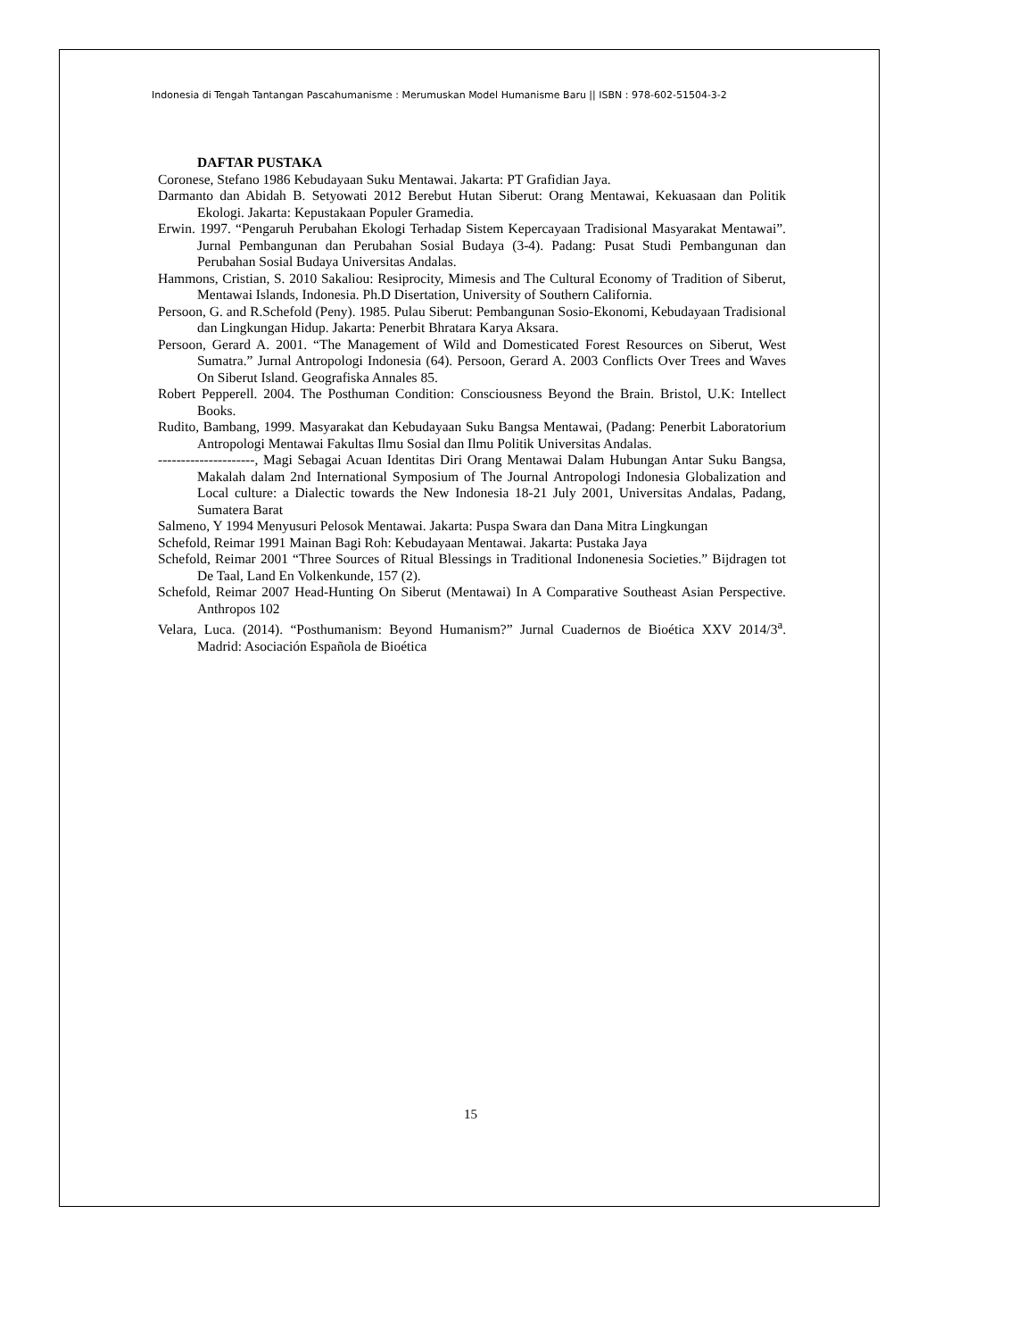Indonesia di Tengah Tantangan Pascahumanisme : Merumuskan Model Humanisme Baru || ISBN : 978-602-51504-3-2
DAFTAR PUSTAKA
Coronese, Stefano 1986 Kebudayaan Suku Mentawai. Jakarta: PT Grafidian Jaya.
Darmanto dan Abidah B. Setyowati 2012 Berebut Hutan Siberut: Orang Mentawai, Kekuasaan dan Politik Ekologi. Jakarta: Kepustakaan Populer Gramedia.
Erwin. 1997. “Pengaruh Perubahan Ekologi Terhadap Sistem Kepercayaan Tradisional Masyarakat Mentawai”. Jurnal Pembangunan dan Perubahan Sosial Budaya (3-4). Padang: Pusat Studi Pembangunan dan Perubahan Sosial Budaya Universitas Andalas.
Hammons, Cristian, S. 2010 Sakaliou: Resiprocity, Mimesis and The Cultural Economy of Tradition of Siberut, Mentawai Islands, Indonesia. Ph.D Disertation, University of Southern California.
Persoon, G. and R.Schefold (Peny). 1985. Pulau Siberut: Pembangunan Sosio-Ekonomi, Kebudayaan Tradisional dan Lingkungan Hidup. Jakarta: Penerbit Bhratara Karya Aksara.
Persoon, Gerard A. 2001. “The Management of Wild and Domesticated Forest Resources on Siberut, West Sumatra.” Jurnal Antropologi Indonesia (64). Persoon, Gerard A. 2003 Conflicts Over Trees and Waves On Siberut Island. Geografiska Annales 85.
Robert Pepperell. 2004. The Posthuman Condition: Consciousness Beyond the Brain. Bristol, U.K: Intellect Books.
Rudito, Bambang, 1999. Masyarakat dan Kebudayaan Suku Bangsa Mentawai, (Padang: Penerbit Laboratorium Antropologi Mentawai Fakultas Ilmu Sosial dan Ilmu Politik Universitas Andalas.
---------------------, Magi Sebagai Acuan Identitas Diri Orang Mentawai Dalam Hubungan Antar Suku Bangsa, Makalah dalam 2nd International Symposium of The Journal Antropologi Indonesia Globalization and Local culture: a Dialectic towards the New Indonesia 18-21 July 2001, Universitas Andalas, Padang, Sumatera Barat
Salmeno, Y 1994 Menyusuri Pelosok Mentawai. Jakarta: Puspa Swara dan Dana Mitra Lingkungan
Schefold, Reimar 1991 Mainan Bagi Roh: Kebudayaan Mentawai. Jakarta: Pustaka Jaya
Schefold, Reimar 2001 “Three Sources of Ritual Blessings in Traditional Indonenesia Societies.” Bijdragen tot De Taal, Land En Volkenkunde, 157 (2).
Schefold, Reimar 2007 Head-Hunting On Siberut (Mentawai) In A Comparative Southeast Asian Perspective. Anthropos 102
Velara, Luca. (2014). “Posthumanism: Beyond Humanism?” Jurnal Cuadernos de Bioética XXV 2014/3<sup>a</sup>. Madrid: Asociación Española de Bioética
15